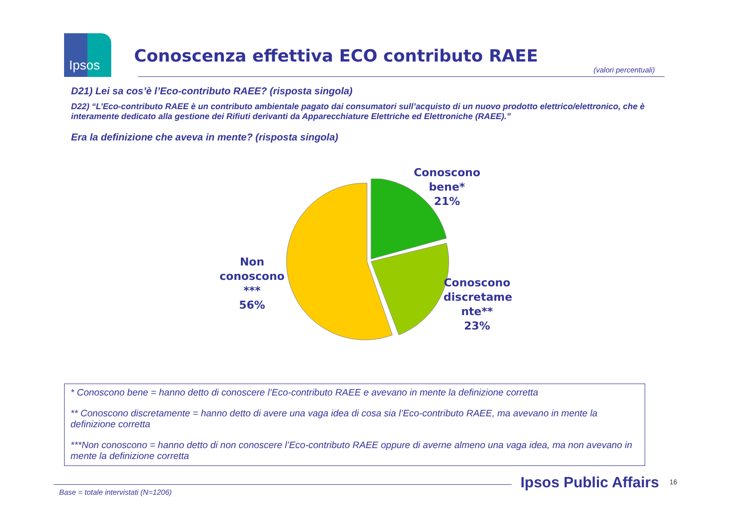Ipsos
Conoscenza effettiva ECO contributo RAEE
(valori percentuali)
D21) Lei sa cos’è l’Eco-contributo RAEE? (risposta singola)
D22) “L’Eco-contributo RAEE è un contributo ambientale pagato dai consumatori sull’acquisto di un nuovo prodotto elettrico/elettronico, che è interamente dedicato alla gestione dei Rifiuti derivanti da Apparecchiature Elettriche ed Elettroniche (RAEE).”
Era la definizione che aveva in mente? (risposta singola)
Conoscono
bene*
21%
Non
conoscono
***
56%
Conoscono
discretame
nte**
23%
* Conoscono bene = hanno detto di conoscere l’Eco-contributo RAEE e avevano in mente la definizione corretta
** Conoscono discretamente = hanno detto di avere una vaga idea di cosa sia l’Eco-contributo RAEE, ma avevano in mente la definizione corretta
***Non conoscono = hanno detto di non conoscere l’Eco-contributo RAEE oppure di averne almeno una vaga idea, ma non avevano in mente la definizione corretta
Ipsos Public Affairs 16
Base = totale intervistati (N=1206)